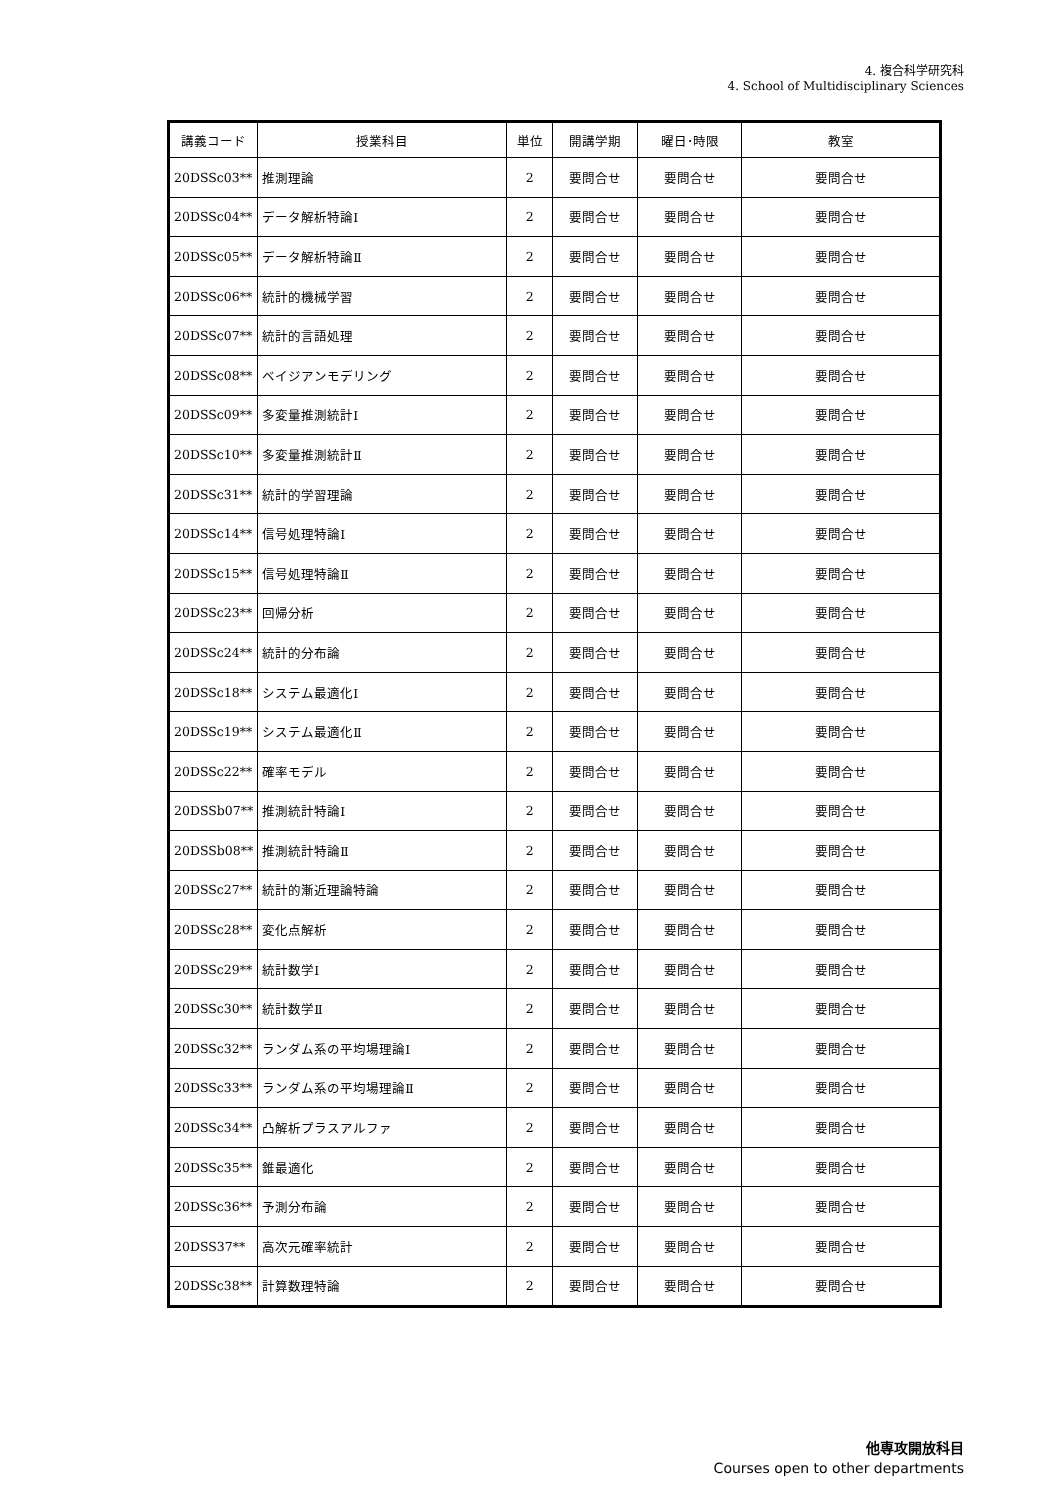4. 複合科学研究科
4. School of Multidisciplinary Sciences
| 講義コード | 授業科目 | 単位 | 開講学期 | 曜日･時限 | 教室 |
| --- | --- | --- | --- | --- | --- |
| 20DSSc03** | 推測理論 | 2 | 要問合せ | 要問合せ | 要問合せ |
| 20DSSc04** | データ解析特論Ⅰ | 2 | 要問合せ | 要問合せ | 要問合せ |
| 20DSSc05** | データ解析特論Ⅱ | 2 | 要問合せ | 要問合せ | 要問合せ |
| 20DSSc06** | 統計的機械学習 | 2 | 要問合せ | 要問合せ | 要問合せ |
| 20DSSc07** | 統計的言語処理 | 2 | 要問合せ | 要問合せ | 要問合せ |
| 20DSSc08** | ベイジアンモデリング | 2 | 要問合せ | 要問合せ | 要問合せ |
| 20DSSc09** | 多変量推測統計Ⅰ | 2 | 要問合せ | 要問合せ | 要問合せ |
| 20DSSc10** | 多変量推測統計Ⅱ | 2 | 要問合せ | 要問合せ | 要問合せ |
| 20DSSc31** | 統計的学習理論 | 2 | 要問合せ | 要問合せ | 要問合せ |
| 20DSSc14** | 信号処理特論Ⅰ | 2 | 要問合せ | 要問合せ | 要問合せ |
| 20DSSc15** | 信号処理特論Ⅱ | 2 | 要問合せ | 要問合せ | 要問合せ |
| 20DSSc23** | 回帰分析 | 2 | 要問合せ | 要問合せ | 要問合せ |
| 20DSSc24** | 統計的分布論 | 2 | 要問合せ | 要問合せ | 要問合せ |
| 20DSSc18** | システム最適化Ⅰ | 2 | 要問合せ | 要問合せ | 要問合せ |
| 20DSSc19** | システム最適化Ⅱ | 2 | 要問合せ | 要問合せ | 要問合せ |
| 20DSSc22** | 確率モデル | 2 | 要問合せ | 要問合せ | 要問合せ |
| 20DSSb07** | 推測統計特論Ⅰ | 2 | 要問合せ | 要問合せ | 要問合せ |
| 20DSSb08** | 推測統計特論Ⅱ | 2 | 要問合せ | 要問合せ | 要問合せ |
| 20DSSc27** | 統計的漸近理論特論 | 2 | 要問合せ | 要問合せ | 要問合せ |
| 20DSSc28** | 変化点解析 | 2 | 要問合せ | 要問合せ | 要問合せ |
| 20DSSc29** | 統計数学Ⅰ | 2 | 要問合せ | 要問合せ | 要問合せ |
| 20DSSc30** | 統計数学Ⅱ | 2 | 要問合せ | 要問合せ | 要問合せ |
| 20DSSc32** | ランダム系の平均場理論Ⅰ | 2 | 要問合せ | 要問合せ | 要問合せ |
| 20DSSc33** | ランダム系の平均場理論Ⅱ | 2 | 要問合せ | 要問合せ | 要問合せ |
| 20DSSc34** | 凸解析プラスアルファ | 2 | 要問合せ | 要問合せ | 要問合せ |
| 20DSSc35** | 錐最適化 | 2 | 要問合せ | 要問合せ | 要問合せ |
| 20DSSc36** | 予測分布論 | 2 | 要問合せ | 要問合せ | 要問合せ |
| 20DSS37** | 高次元確率統計 | 2 | 要問合せ | 要問合せ | 要問合せ |
| 20DSSc38** | 計算数理特論 | 2 | 要問合せ | 要問合せ | 要問合せ |
他専攻開放科目
Courses open to other departments